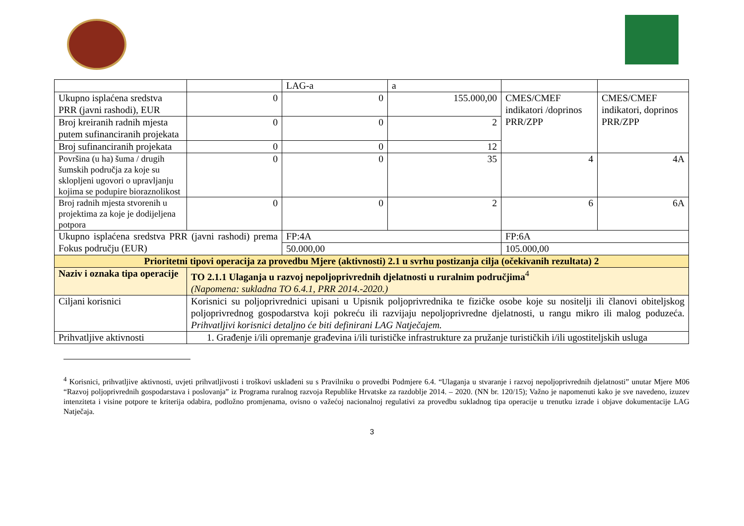| | | LAG-a | a | | |
| Ukupno isplaćena sredstva PRR (javni rashodi), EUR | 0 | 0 | 155.000,00 | CMES/CMEF indikatori /doprinos PRR/ZPP | CMES/CMEF indikatori, doprinos PRR/ZPP |
| Broj kreiranih radnih mjesta putem sufinanciranih projekata | 0 | 0 | 2 | | |
| Broj sufinanciranih projekata | 0 | 0 | 12 | | |
| Površina (u ha) šuma / drugih šumskih područja za koje su sklopljeni ugovori o upravljanju kojima se podupire bioraznolikost | 0 | 0 | 35 | 4 | 4A |
| Broj radnih mjesta stvorenih u projektima za koje je dodijeljena potpora | 0 | 0 | 2 | 6 | 6A |
| Ukupno isplaćena sredstva PRR (javni rashodi) prema Fokus području (EUR) | | FP:4A | | FP:6A | |
| | | 50.000,00 | | 105.000,00 | |
| Prioritetni tipovi operacija za provedbu Mjere (aktivnosti) 2.1 u svrhu postizanja cilja (očekivanih rezultata) 2 | | | | | |
| Naziv i oznaka tipa operacije | TO 2.1.1 Ulaganja u razvoj nepoljoprivrednih djelatnosti u ruralnim područjima<sup>4</sup> (Napomena: sukladna TO 6.4.1, PRR 2014.-2020.) | | | | |
| Ciljani korisnici | Korisnici su poljoprivrednici upisani u Upisnik poljoprivrednika te fizičke osobe koje su nositelji ili članovi obiteljskog poljoprivrednog gospodarstva koji pokreću ili razvijaju nepoljoprivredne djelatnosti, u rangu mikro ili malog poduzeća. Prihvatljivi korisnici detaljno će biti definirani LAG Natječajem. | | | | |
| Prihvatljive aktivnosti | 1. Građenje i/ili opremanje građevina i/ili turističke infrastrukture za pružanje turističkih i/ili ugostiteljskih usluga | | | | |
<sup>4</sup> Korisnici, prihvatljive aktivnosti, uvjeti prihvatljivosti i troškovi usklađeni su s Pravilniku o provedbi Podmjere 6.4. “Ulaganja u stvaranje i razvoj nepoljoprivrednih djelatnosti” unutar Mjere M06 “Razvoj poljoprivrednih gospodarstava i poslovanja” iz Programa ruralnog razvoja Republike Hrvatske za razdoblje 2014. – 2020. (NN br. 120/15); Važno je napomenuti kako je sve navedeno, izuzev intenziteta i visine potpore te kriterija odabira, podložno promjenama, ovisno o važećoj nacionalnoj regulativi za provedbu sukladnog tipa operacije u trenutku izrade i objave dokumentacije LAG Natječaja.
3